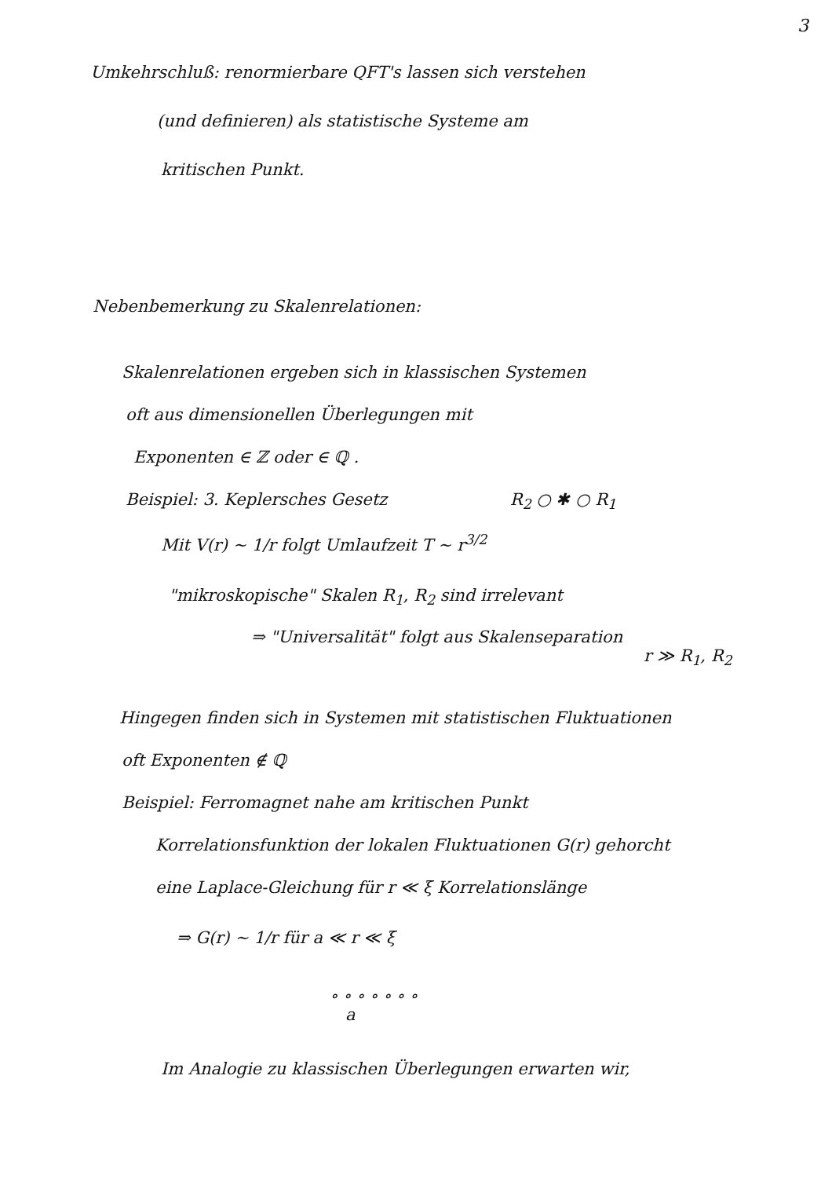3
Umkehrschluß: renormierbare QFT's lassen sich verstehen
(und definieren) als statistische Systeme am
kritischen Punkt.
Nebenbemerkung zu Skalenrelationen:
Skalenrelationen ergeben sich in klassischen Systemen
oft aus dimensionellen Überlegungen mit
Exponenten ∈ ℤ oder ∈ ℚ .
Beispiel: 3. Keplersches Gesetz R<sub>2</sub> ○ ✱ ○ R<sub>1</sub>
Mit V(r) ~ 1/r folgt Umlaufzeit T ~ r<sup>3/2</sup>
"mikroskopische" Skalen R<sub>1</sub>, R<sub>2</sub> sind irrelevant
⇒ "Universalität" folgt aus Skalenseparation
r ≫ R<sub>1</sub>, R<sub>2</sub>
Hingegen finden sich in Systemen mit statistischen Fluktuationen
oft Exponenten ∉ ℚ
Beispiel: Ferromagnet nahe am kritischen Punkt
Korrelationsfunktion der lokalen Fluktuationen G(r) gehorcht
eine Laplace-Gleichung für r ≪ ξ Korrelationslänge
⇒ G(r) ~ 1/r für a ≪ r ≪ ξ
∘ ∘ ∘ ∘ ∘ ∘ ∘
a
Im Analogie zu klassischen Überlegungen erwarten wir,